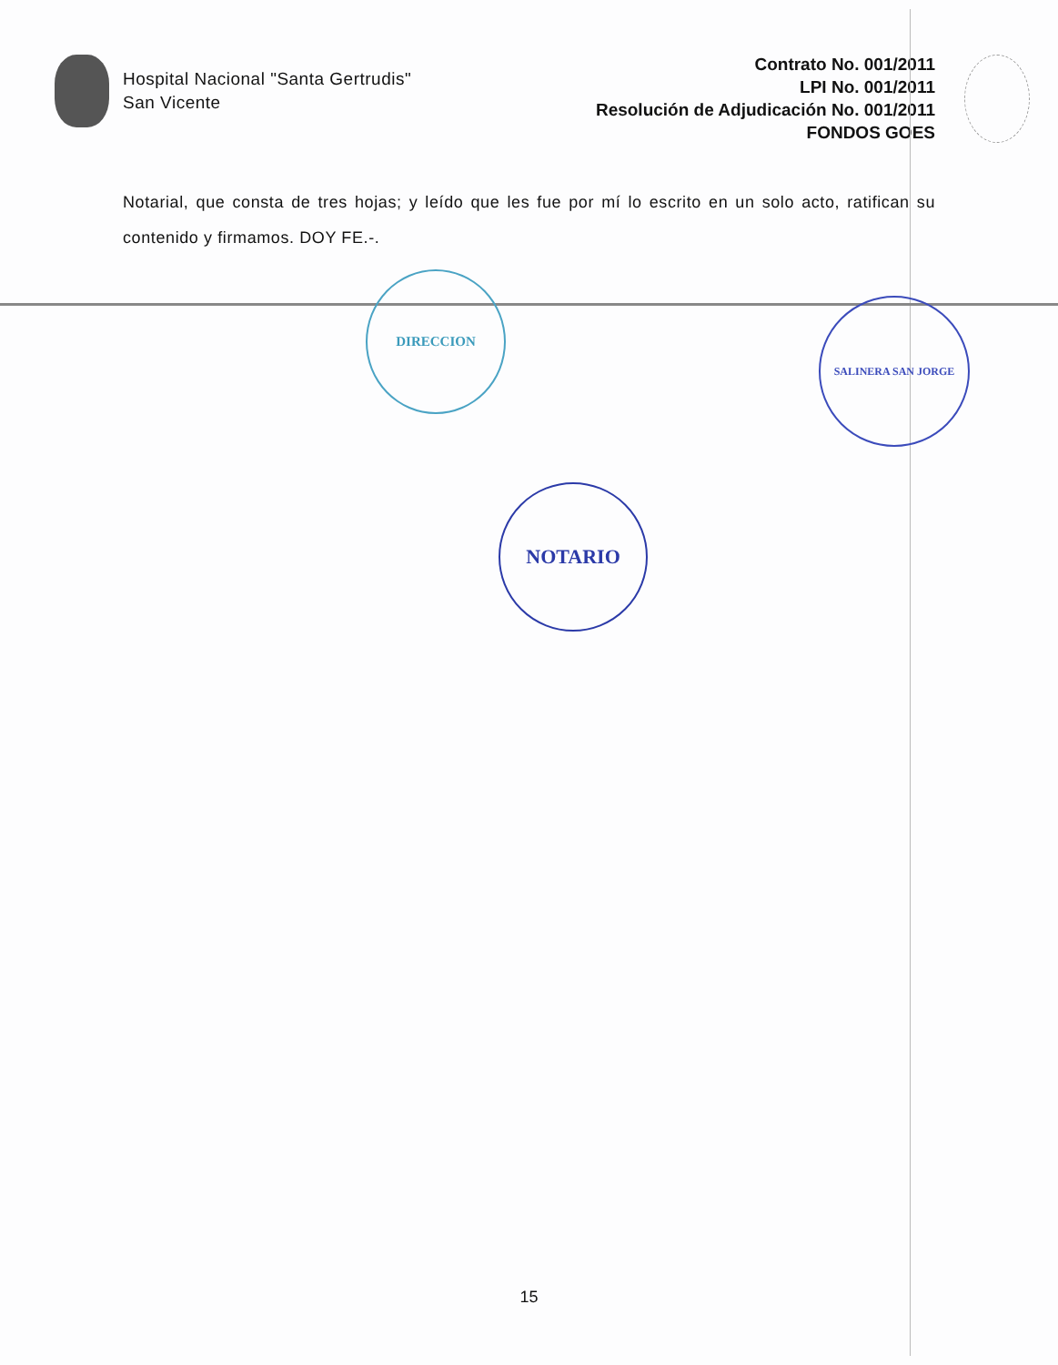Hospital Nacional "Santa Gertrudis"
San Vicente
Contrato No. 001/2011
LPI No. 001/2011
Resolución de Adjudicación No. 001/2011
FONDOS GOES
Notarial, que consta de tres hojas; y leído que les fue por mí lo escrito en un solo acto, ratifican su contenido y firmamos. DOY FE.-.
DIRECCION
SALINERA SAN JORGE
NOTARIO
15